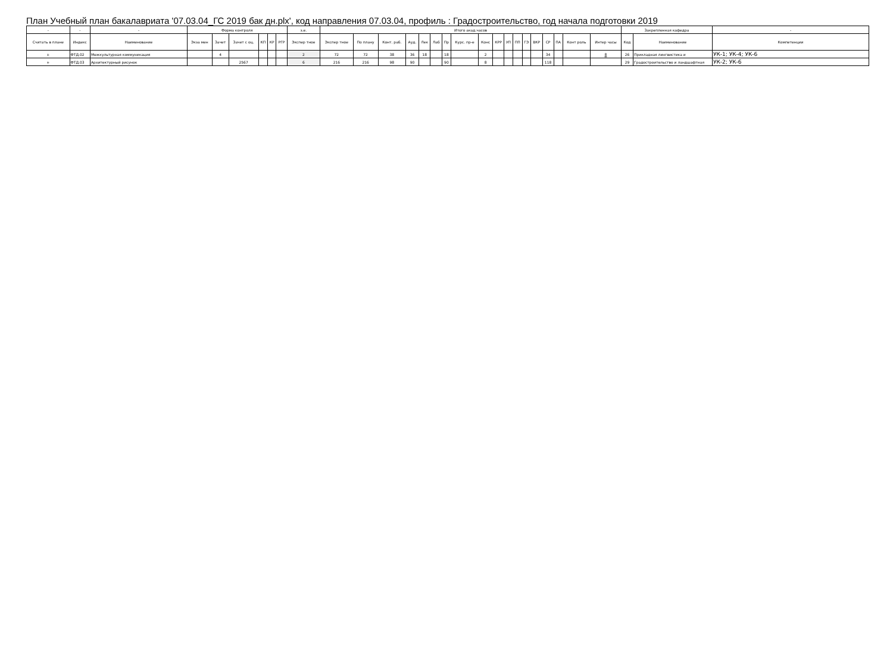План Учебный план бакалавриата '07.03.04_ГС 2019 бак дн.plx', код направления 07.03.04, профиль : Градостроительство, год начала подготовки 2019
| - | - | - | Форма контроля | | | | | | з.е. | Итого акад.часов | | | | | | | | | | | | | | | | | | Закрепленная кафедра | | - |
| --- | --- | --- | --- | --- | --- | --- | --- | --- | --- | --- | --- | --- | --- | --- | --- | --- | --- | --- | --- | --- | --- | --- | --- | --- | --- | --- | --- | --- | --- | --- |
| Считать в плане | Индекс | Наименование | Экза мен | Зачет | Зачет с оц. | КП | КР | РГР | Экспер тное | Экспер тное | По плану | Конт. раб. | Ауд. | Лек | Лаб | Пр | Курс. пр-е | Конс | КРР | УП | ПП | ГЭ | ВКР | СР | ПА | Конт роль | Интер часы | Код | Наименование | Компетенции |
| + | ФТД.02 | Межкультурная коммуникация | | 4 | | | | | 2 | 72 | 72 | 38 | 36 | 18 | | 18 | | 2 | | | | | | 34 | | | 8 | 26 | Прикладная лингвистика и | УК-1; УК-4; УК-6 |
| + | ФТД.03 | Архитектурный рисунок | | | 2567 | | | | 6 | 216 | 216 | 98 | 90 | | | 90 | | 8 | | | | | | 118 | | | | 29 | Градостроительство и ландшафтная | УК-2; УК-6 |